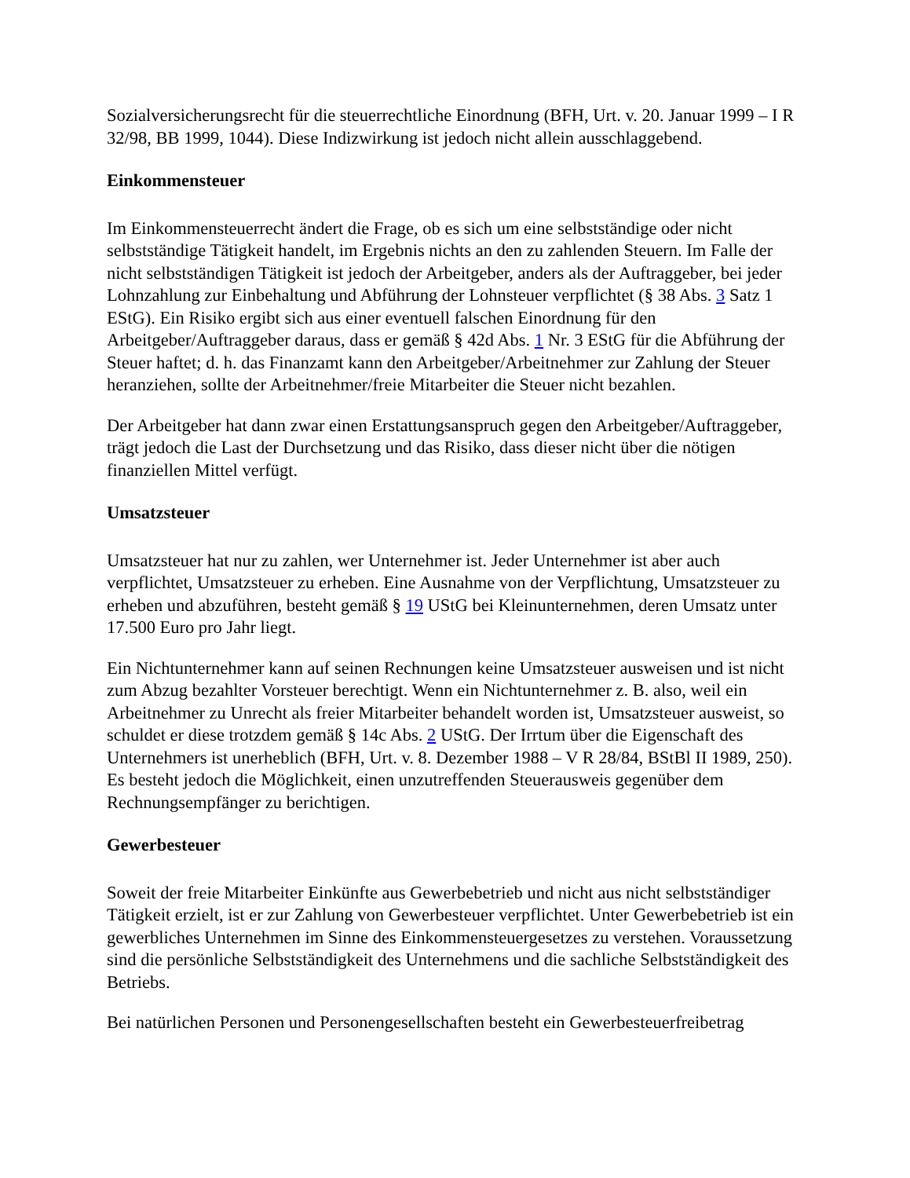Sozialversicherungsrecht für die steuerrechtliche Einordnung (BFH, Urt. v. 20. Januar 1999 – I R 32/98, BB 1999, 1044). Diese Indizwirkung ist jedoch nicht allein ausschlaggebend.
Einkommensteuer
Im Einkommensteuerrecht ändert die Frage, ob es sich um eine selbstständige oder nicht selbstständige Tätigkeit handelt, im Ergebnis nichts an den zu zahlenden Steuern. Im Falle der nicht selbstständigen Tätigkeit ist jedoch der Arbeitgeber, anders als der Auftraggeber, bei jeder Lohnzahlung zur Einbehaltung und Abführung der Lohnsteuer verpflichtet (§ 38 Abs. 3 Satz 1 EStG). Ein Risiko ergibt sich aus einer eventuell falschen Einordnung für den Arbeitgeber/Auftraggeber daraus, dass er gemäß § 42d Abs. 1 Nr. 3 EStG für die Abführung der Steuer haftet; d. h. das Finanzamt kann den Arbeitgeber/Arbeitnehmer zur Zahlung der Steuer heranziehen, sollte der Arbeitnehmer/freie Mitarbeiter die Steuer nicht bezahlen.
Der Arbeitgeber hat dann zwar einen Erstattungsanspruch gegen den Arbeitgeber/Auftraggeber, trägt jedoch die Last der Durchsetzung und das Risiko, dass dieser nicht über die nötigen finanziellen Mittel verfügt.
Umsatzsteuer
Umsatzsteuer hat nur zu zahlen, wer Unternehmer ist. Jeder Unternehmer ist aber auch verpflichtet, Umsatzsteuer zu erheben. Eine Ausnahme von der Verpflichtung, Umsatzsteuer zu erheben und abzuführen, besteht gemäß § 19 UStG bei Kleinunternehmen, deren Umsatz unter 17.500 Euro pro Jahr liegt.
Ein Nichtunternehmer kann auf seinen Rechnungen keine Umsatzsteuer ausweisen und ist nicht zum Abzug bezahlter Vorsteuer berechtigt. Wenn ein Nichtunternehmer z. B. also, weil ein Arbeitnehmer zu Unrecht als freier Mitarbeiter behandelt worden ist, Umsatzsteuer ausweist, so schuldet er diese trotzdem gemäß § 14c Abs. 2 UStG. Der Irrtum über die Eigenschaft des Unternehmers ist unerheblich (BFH, Urt. v. 8. Dezember 1988 – V R 28/84, BStBl II 1989, 250). Es besteht jedoch die Möglichkeit, einen unzutreffenden Steuerausweis gegenüber dem Rechnungsempfänger zu berichtigen.
Gewerbesteuer
Soweit der freie Mitarbeiter Einkünfte aus Gewerbebetrieb und nicht aus nicht selbstständiger Tätigkeit erzielt, ist er zur Zahlung von Gewerbesteuer verpflichtet. Unter Gewerbebetrieb ist ein gewerbliches Unternehmen im Sinne des Einkommensteuergesetzes zu verstehen. Voraussetzung sind die persönliche Selbstständigkeit des Unternehmens und die sachliche Selbstständigkeit des Betriebs.
Bei natürlichen Personen und Personengesellschaften besteht ein Gewerbesteuerfreibetrag